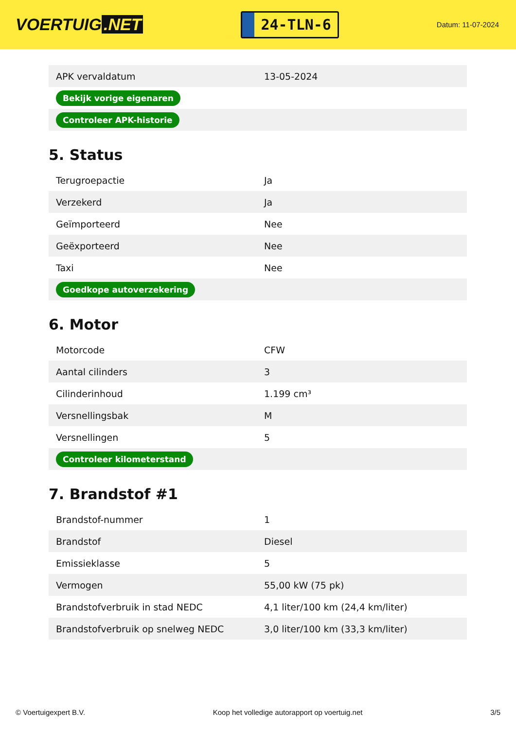VOERTUIG.NET
24-TLN-6
Datum: 11-07-2024
| APK vervaldatum | 13-05-2024 |
| Bekijk vorige eigenaren | |
| Controleer APK-historie | |
5. Status
| Terugroepactie | Ja |
| Verzekerd | Ja |
| Geïmporteerd | Nee |
| Geëxporteerd | Nee |
| Taxi | Nee |
| Goedkope autoverzekering | |
6. Motor
| Motorcode | CFW |
| Aantal cilinders | 3 |
| Cilinderinhoud | 1.199 cm³ |
| Versnellingsbak | M |
| Versnellingen | 5 |
| Controleer kilometerstand | |
7. Brandstof #1
| Brandstof-nummer | 1 |
| Brandstof | Diesel |
| Emissieklasse | 5 |
| Vermogen | 55,00 kW (75 pk) |
| Brandstofverbruik in stad NEDC | 4,1 liter/100 km (24,4 km/liter) |
| Brandstofverbruik op snelweg NEDC | 3,0 liter/100 km (33,3 km/liter) |
© Voertuigexpert B.V. Koop het volledige autorapport op voertuig.net 3/5